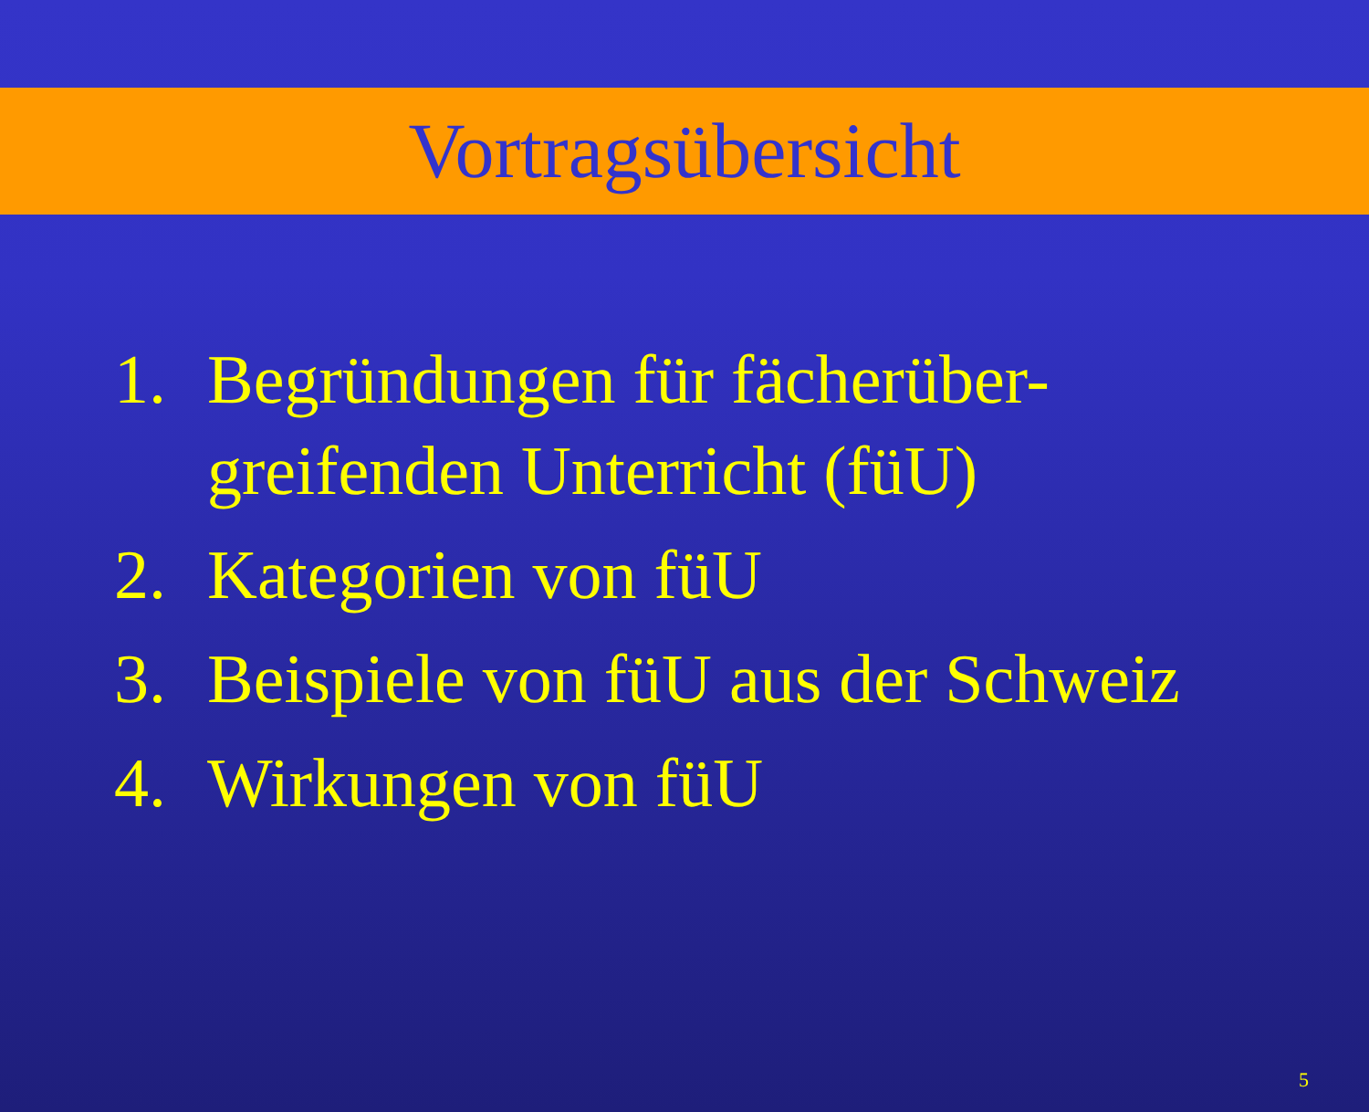Vortragsübersicht
1. Begründungen für fächerüber-
greifenden Unterricht (füU)
2. Kategorien von füU
3. Beispiele von füU aus der Schweiz
4. Wirkungen von füU
5